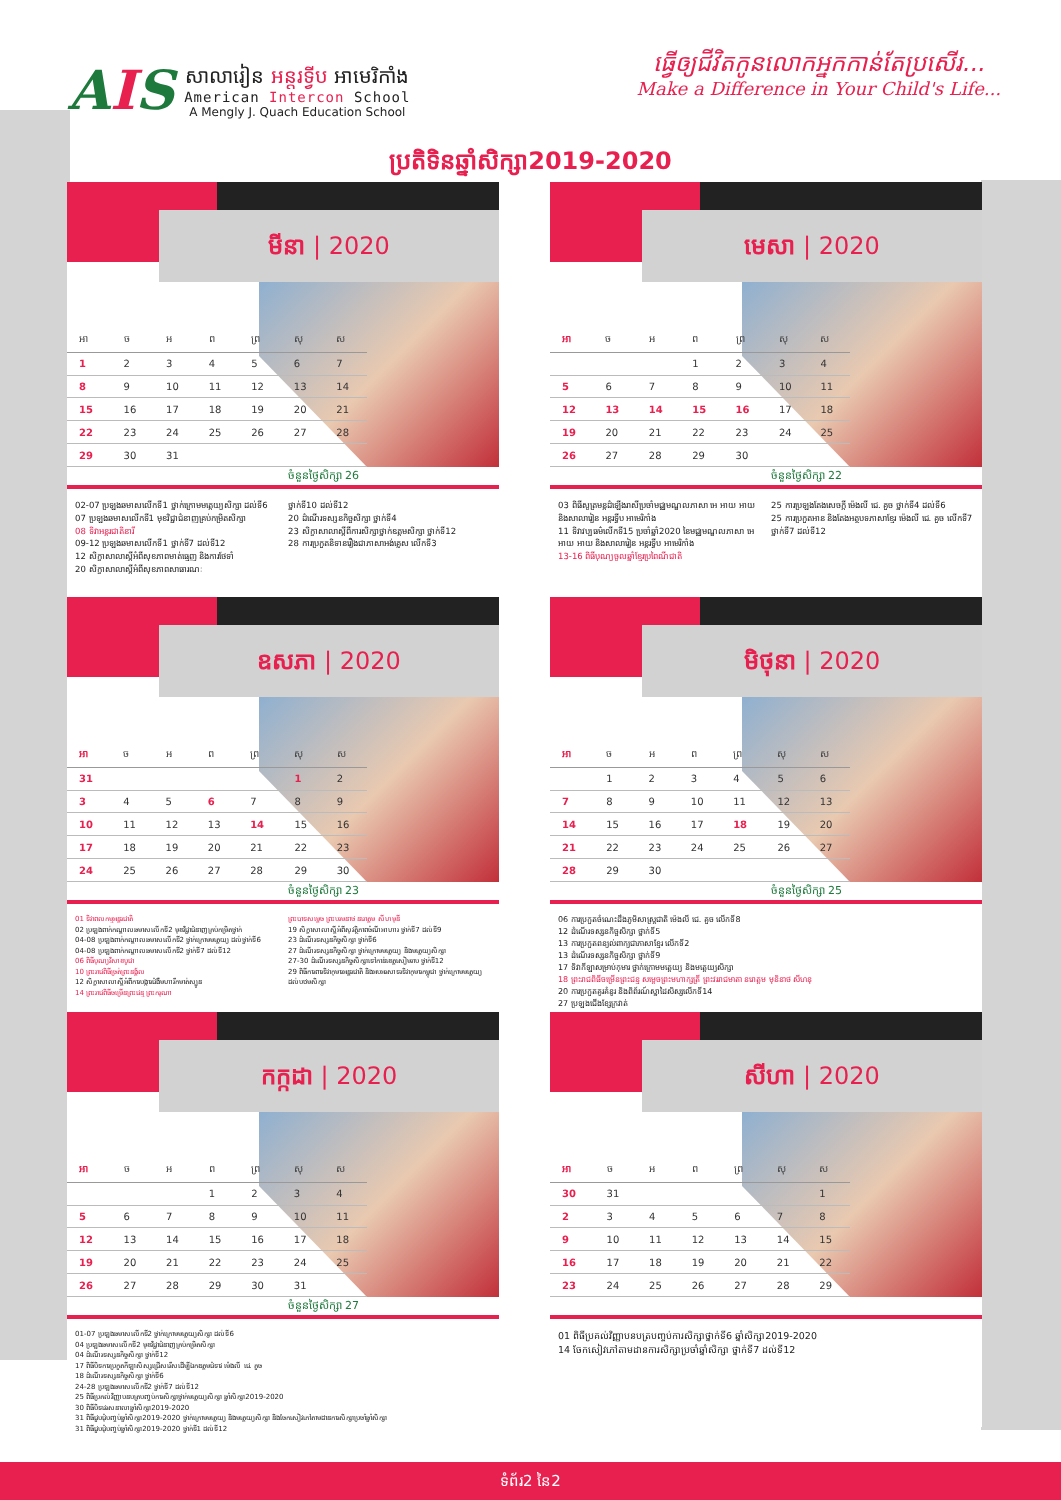AIS
សាលារៀន អន្តរទ្វីប អាមេរិកាំង
American Intercon School
A Mengly J. Quach Education School
ធ្វើឲ្យជីវិតកូនលោកអ្នកកាន់តែប្រសើរ...
Make a Difference in Your Child's Life...
ប្រតិទិនឆ្នាំសិក្សា2019-2020
មីនា | 2020
| អា | ច | អ | ព | ព្រ | សុ | ស |
| --- | --- | --- | --- | --- | --- | --- |
| 1 | 2 | 3 | 4 | 5 | 6 | 7 |
| 8 | 9 | 10 | 11 | 12 | 13 | 14 |
| 15 | 16 | 17 | 18 | 19 | 20 | 21 |
| 22 | 23 | 24 | 25 | 26 | 27 | 28 |
| 29 | 30 | 31 | | | | |
ចំនួនថ្ងៃសិក្សា 26
02-07 ប្រឡងឆមាសលើកទី1 ថ្នាក់ក្រោមមត្តេយ្យសិក្សា ដល់ទី6
07 ប្រឡងឆមាសលើកទី1 មុខវិជ្ជាជំនាញគ្រប់កម្រិតសិក្សា
08 ទិវាអន្តរជាតិនារី
09-12 ប្រឡងឆមាសលើកទី1 ថ្នាក់ទី7 ដល់ទី12
12 សិក្ខាសាលាស្តីអំពីសុខភាពមាត់ធ្មេញ និងការថែទាំ
20 សិក្ខាសាលាស្តីអំពីសុខភាពសាធារណៈ
ថ្នាក់ទី10 ដល់ទី12
20 ដំណើរទស្សនកិច្ចសិក្សា ថ្នាក់ទី4
23 សិក្ខាសាលាស្តីពីការសិក្សាថ្នាក់ឧត្តមសិក្សា ថ្នាក់ទី12
28 ការប្រកួតនិទានរឿងជាភាសាអង់គ្លេស លើកទី3
មេសា | 2020
| អា | ច | អ | ព | ព្រ | សុ | ស |
| --- | --- | --- | --- | --- | --- | --- |
| | | | 1 | 2 | 3 | 4 |
| 5 | 6 | 7 | 8 | 9 | 10 | 11 |
| 12 | 13 | 14 | 15 | 16 | 17 | 18 |
| 19 | 20 | 21 | 22 | 23 | 24 | 25 |
| 26 | 27 | 28 | 29 | 30 | | |
ចំនួនថ្ងៃសិក្សា 22
03 ពិធីសូត្រមន្តដំឡើងរាសីប្រចាំមជ្ឈមណ្ឌលភាសា អេ អាយ អាយ និងសាលារៀន អន្តរទ្វីប អាមេរិកាំង
11 ទិវាវប្បធម៌លើកទី15 ប្រចាំឆ្នាំ2020 នៃមជ្ឈមណ្ឌលភាសា អេ អាយ អាយ និងសាលារៀន អន្តរទ្វីប អាមេរិកាំង
13-16 ពិធីបុណ្យចូលឆ្នាំខ្មែរប្រពៃណីជាតិ
25 ការប្រឡងតែងសេចក្តី ម៉េងលី ជេ. គួច ថ្នាក់ទី4 ដល់ទី6
25 ការប្រកួតអាន និងតែងអត្ថបទភាសាខ្មែរ ម៉េងលី ជេ. គួច លើកទី7 ថ្នាក់ទី7 ដល់ទី12
ឧសភា | 2020
| អា | ច | អ | ព | ព្រ | សុ | ស |
| --- | --- | --- | --- | --- | --- | --- |
| 31 | | | | | 1 | 2 |
| 3 | 4 | 5 | 6 | 7 | 8 | 9 |
| 10 | 11 | 12 | 13 | 14 | 15 | 16 |
| 17 | 18 | 19 | 20 | 21 | 22 | 23 |
| 24 | 25 | 26 | 27 | 28 | 29 | 30 |
ចំនួនថ្ងៃសិក្សា 23
01 ទិវាពលកម្មអន្តរជាតិ
02 ប្រឡងពាក់កណ្តាលឆមាសលើកទី2 មុខវិជ្ជាជំនាញគ្រប់កម្រិតថ្នាក់
04-08 ប្រឡងពាក់កណ្តាលឆមាសលើកទី2 ថ្នាក់ក្រោមមត្តេយ្យ ដល់ថ្នាក់ទី6
04-08 ប្រឡងពាក់កណ្តាលឆមាសលើកទី2 ថ្នាក់ទី7 ដល់ទី12
06 ពិធីបុណ្យវិសាខបូជា
10 ព្រះរាជពិធីច្រត់ព្រះនង្គ័ល
12 សិក្ខាសាលាស្តីអំពីការបង្ការជំងឺមហារីកមាត់ស្បូន
14 ព្រះរាជពិធីចម្រើនព្រះជន្ម ព្រះករុណា
ព្រះបាទសម្តេច ព្រះបរមនាថ នរោត្តម សីហមុនី
19 សិក្ខាសាលាស្តីអំពីសុវត្ថិភាពចំណីអាហារ ថ្នាក់ទី7 ដល់ទី9
23 ដំណើរទស្សនកិច្ចសិក្សា ថ្នាក់ទី6
27 ដំណើរទស្សនកិច្ចសិក្សា ថ្នាក់ក្រោមមត្តេយ្យ និងមត្តេយ្យសិក្សា
27-30 ដំណើរទស្សនកិច្ចសិក្សាទៅកាន់ខេត្តសៀមរាប ថ្នាក់ទី12
29 ពិធីការពារទិវាកុមារអន្តរជាតិ និងអបអរសាទរទិវាកុមារកម្ពុជា ថ្នាក់ក្រោមមត្តេយ្យ ដល់បឋមសិក្សា
មិថុនា | 2020
| អា | ច | អ | ព | ព្រ | សុ | ស |
| --- | --- | --- | --- | --- | --- | --- |
| | 1 | 2 | 3 | 4 | 5 | 6 |
| 7 | 8 | 9 | 10 | 11 | 12 | 13 |
| 14 | 15 | 16 | 17 | 18 | 19 | 20 |
| 21 | 22 | 23 | 24 | 25 | 26 | 27 |
| 28 | 29 | 30 | | | | |
ចំនួនថ្ងៃសិក្សា 25
06 ការប្រកួតចំណេះដឹងភូមិសាស្ត្រជាតិ ម៉េងលី ជេ. គួច លើកទី8
12 ដំណើរទស្សនកិច្ចសិក្សា ថ្នាក់ទី5
13 ការប្រកួតពន្យល់ពាក្យជាភាសាខ្មែរ លើកទី2
13 ដំណើរទស្សនកិច្ចសិក្សា ថ្នាក់ទី9
17 ទិវាកីឡាសម្រាប់កុមារ ថ្នាក់ក្រោមមត្តេយ្យ និងមត្តេយ្យសិក្សា
18 ព្រះរាជពិធីចម្រើនព្រះជន្ម សម្តេចព្រះមហាក្សត្រី ព្រះវររាជមាតា នរោត្តម មុនិនាថ សីហនុ
20 ការប្រកួតគូរគំនូរ និងពិព័រណ៍ស្នាដៃសិស្សលើកទី14
27 ប្រឡងជើងខ្សែក្រវាត់
កក្កដា | 2020
| អា | ច | អ | ព | ព្រ | សុ | ស |
| --- | --- | --- | --- | --- | --- | --- |
| | | | 1 | 2 | 3 | 4 |
| 5 | 6 | 7 | 8 | 9 | 10 | 11 |
| 12 | 13 | 14 | 15 | 16 | 17 | 18 |
| 19 | 20 | 21 | 22 | 23 | 24 | 25 |
| 26 | 27 | 28 | 29 | 30 | 31 | |
ចំនួនថ្ងៃសិក្សា 27
01-07 ប្រឡងឆមាសលើកទី2 ថ្នាក់ក្រោមមត្តេយ្យសិក្សា ដល់ទី6
04 ប្រឡងឆមាសលើកទី2 មុខវិជ្ជាជំនាញគ្រប់កម្រិតសិក្សា
04 ដំណើរទស្សនកិច្ចសិក្សា ថ្នាក់ទី12
17 ពិធីបិទការប្រកួតកីឡាសិស្សជ្រើសរើសដើម្បីឯកឧត្តមជំទាវ ម៉េងលី ជេ. គួច
18 ដំណើរទស្សនកិច្ចសិក្សា ថ្នាក់ទី6
24-28 ប្រឡងឆមាសលើកទី2 ថ្នាក់ទី7 ដល់ទី12
25 ពិធីប្រគល់វិញ្ញាបនបត្របញ្ចប់ការសិក្សាថ្នាក់មត្តេយ្យសិក្សា ឆ្នាំសិក្សា2019-2020
30 ពិធីបិទវេរសនាលាឆ្នាំសិក្សា2019-2020
31 ពិធីជួបជុំបញ្ចប់ឆ្នាំសិក្សា2019-2020 ថ្នាក់ក្រោមមត្តេយ្យ និងមត្តេយ្យសិក្សា និងចែកសៀវភៅតាមដានការសិក្សាប្រចាំឆ្នាំសិក្សា
31 ពិធីជួបជុំបញ្ចប់ឆ្នាំសិក្សា2019-2020 ថ្នាក់ទី1 ដល់ទី12
សីហា | 2020
| អា | ច | អ | ព | ព្រ | សុ | ស |
| --- | --- | --- | --- | --- | --- | --- |
| 30 | 31 | | | | | 1 |
| 2 | 3 | 4 | 5 | 6 | 7 | 8 |
| 9 | 10 | 11 | 12 | 13 | 14 | 15 |
| 16 | 17 | 18 | 19 | 20 | 21 | 22 |
| 23 | 24 | 25 | 26 | 27 | 28 | 29 |
01 ពិធីប្រគល់វិញ្ញាបនបត្របញ្ចប់ការសិក្សាថ្នាក់ទី6 ឆ្នាំសិក្សា2019-2020
14 ចែកសៀវភៅតាមដានការសិក្សាប្រចាំឆ្នាំសិក្សា ថ្នាក់ទី7 ដល់ទី12
ទំព័រ2 នៃ2